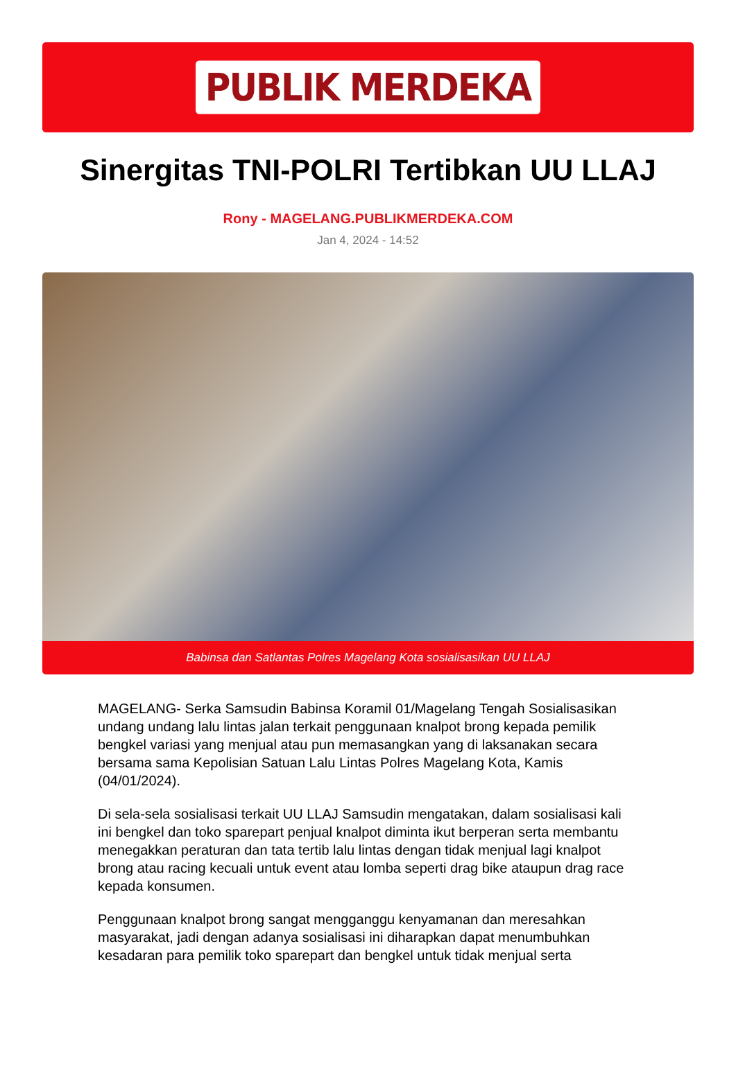PUBLIK MERDEKA
Sinergitas TNI-POLRI Tertibkan UU LLAJ
Rony - MAGELANG.PUBLIKMERDEKA.COM
Jan 4, 2024 - 14:52
Babinsa dan Satlantas Polres Magelang Kota sosialisasikan UU LLAJ
MAGELANG- Serka Samsudin Babinsa Koramil 01/Magelang Tengah Sosialisasikan undang undang lalu lintas jalan terkait penggunaan knalpot brong kepada pemilik bengkel variasi yang menjual atau pun memasangkan yang di laksanakan secara bersama sama Kepolisian Satuan Lalu Lintas Polres Magelang Kota, Kamis (04/01/2024).
Di sela-sela sosialisasi terkait UU LLAJ Samsudin mengatakan, dalam sosialisasi kali ini bengkel dan toko sparepart penjual knalpot diminta ikut berperan serta membantu menegakkan peraturan dan tata tertib lalu lintas dengan tidak menjual lagi knalpot brong atau racing kecuali untuk event atau lomba seperti drag bike ataupun drag race kepada konsumen.
Penggunaan knalpot brong sangat mengganggu kenyamanan dan meresahkan masyarakat, jadi dengan adanya sosialisasi ini diharapkan dapat menumbuhkan kesadaran para pemilik toko sparepart dan bengkel untuk tidak menjual serta